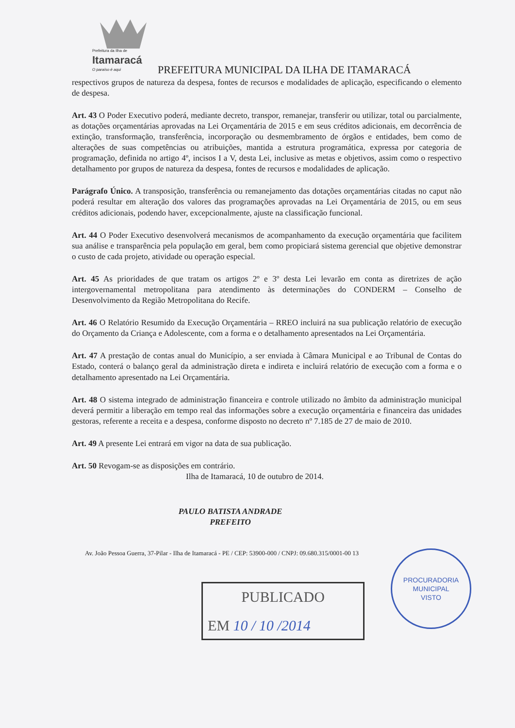Prefeitura da Ilha de
Itamaracá
O paraíso é aqui
PREFEITURA MUNICIPAL DA ILHA DE ITAMARACÁ
respectivos grupos de natureza da despesa, fontes de recursos e modalidades de aplicação, especificando o elemento de despesa.
Art. 43 O Poder Executivo poderá, mediante decreto, transpor, remanejar, transferir ou utilizar, total ou parcialmente, as dotações orçamentárias aprovadas na Lei Orçamentária de 2015 e em seus créditos adicionais, em decorrência de extinção, transformação, transferência, incorporação ou desmembramento de órgãos e entidades, bem como de alterações de suas competências ou atribuições, mantida a estrutura programática, expressa por categoria de programação, definida no artigo 4º, incisos I a V, desta Lei, inclusive as metas e objetivos, assim como o respectivo detalhamento por grupos de natureza da despesa, fontes de recursos e modalidades de aplicação.
Parágrafo Único. A transposição, transferência ou remanejamento das dotações orçamentárias citadas no caput não poderá resultar em alteração dos valores das programações aprovadas na Lei Orçamentária de 2015, ou em seus créditos adicionais, podendo haver, excepcionalmente, ajuste na classificação funcional.
Art. 44 O Poder Executivo desenvolverá mecanismos de acompanhamento da execução orçamentária que facilitem sua análise e transparência pela população em geral, bem como propiciará sistema gerencial que objetive demonstrar o custo de cada projeto, atividade ou operação especial.
Art. 45 As prioridades de que tratam os artigos 2º e 3º desta Lei levarão em conta as diretrizes de ação intergovernamental metropolitana para atendimento às determinações do CONDERM – Conselho de Desenvolvimento da Região Metropolitana do Recife.
Art. 46 O Relatório Resumido da Execução Orçamentária – RREO incluirá na sua publicação relatório de execução do Orçamento da Criança e Adolescente, com a forma e o detalhamento apresentados na Lei Orçamentária.
Art. 47 A prestação de contas anual do Município, a ser enviada à Câmara Municipal e ao Tribunal de Contas do Estado, conterá o balanço geral da administração direta e indireta e incluirá relatório de execução com a forma e o detalhamento apresentado na Lei Orçamentária.
Art. 48 O sistema integrado de administração financeira e controle utilizado no âmbito da administração municipal deverá permitir a liberação em tempo real das informações sobre a execução orçamentária e financeira das unidades gestoras, referente a receita e a despesa, conforme disposto no decreto nº 7.185 de 27 de maio de 2010.
Art. 49 A presente Lei entrará em vigor na data de sua publicação.
Art. 50 Revogam-se as disposições em contrário.
Ilha de Itamaracá, 10 de outubro de 2014.
PAULO BATISTA ANDRADE
PREFEITO
Av. João Pessoa Guerra, 37-Pilar - Ilha de Itamaracá - PE / CEP: 53900-000 / CNPJ: 09.680.315/0001-00 13
PUBLICADO
EM 10 / 10 /2014
PROCURADORIA MUNICIPAL
VISTO